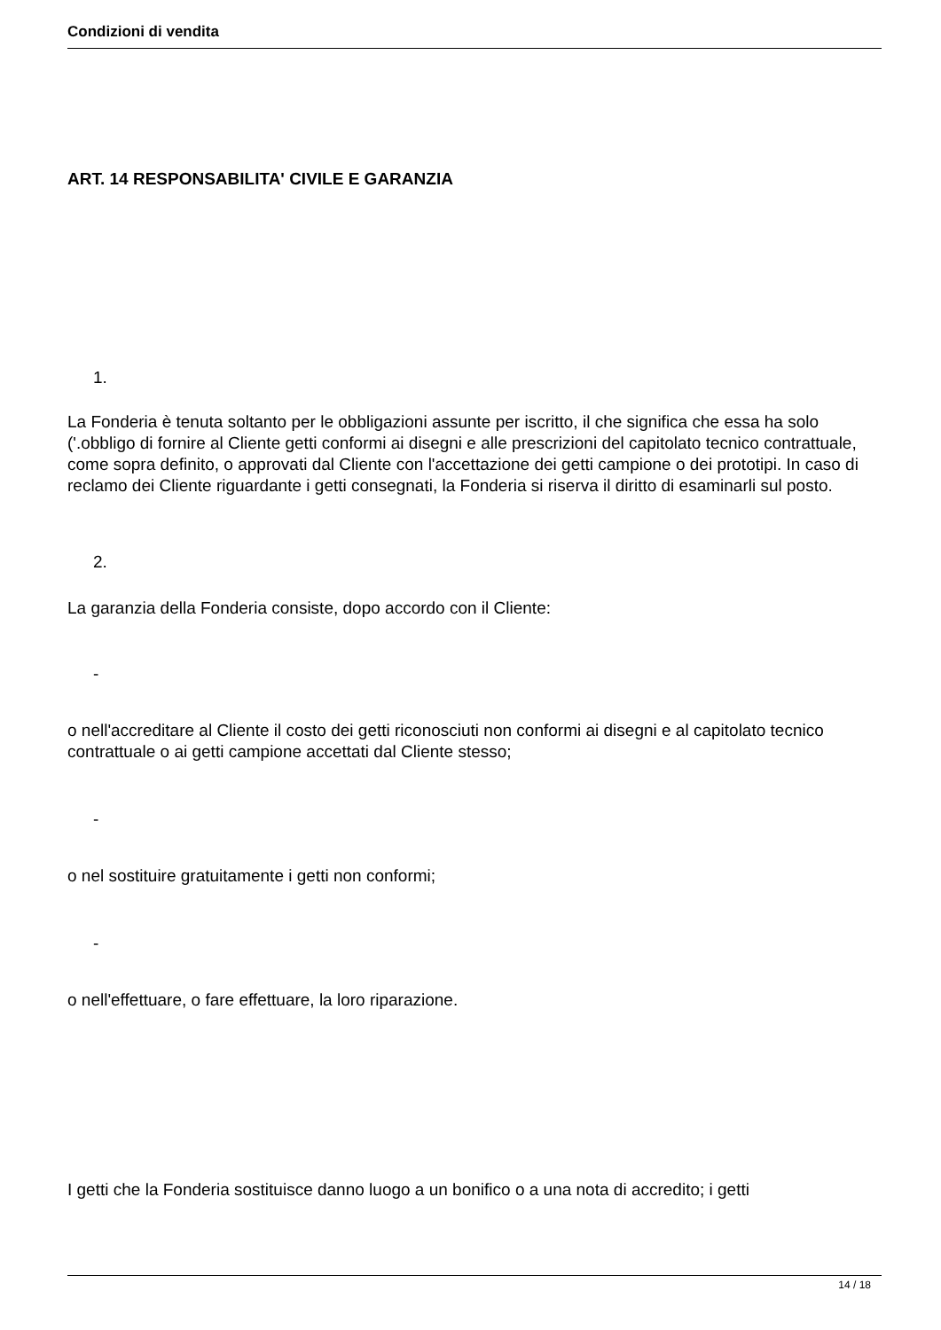Condizioni di vendita
ART. 14 RESPONSABILITA' CIVILE E GARANZIA
1.
La Fonderia è tenuta soltanto per le obbligazioni assunte per iscritto, il che significa che essa ha solo ('.obbligo di fornire al Cliente getti conformi ai disegni e alle prescrizioni del capitolato tecnico contrattuale, come sopra definito, o approvati dal Cliente con l'accettazione dei getti campione o dei prototipi. In caso di reclamo dei Cliente riguardante i getti consegnati, la Fonderia si riserva il diritto di esaminarli sul posto.
2.
La garanzia della Fonderia consiste, dopo accordo con il Cliente:
-
o nell'accreditare al Cliente il costo dei getti riconosciuti non conformi ai disegni e al capitolato tecnico contrattuale o ai getti campione accettati dal Cliente stesso;
-
o nel sostituire gratuitamente i getti non conformi;
-
o nell'effettuare, o fare effettuare, la loro riparazione.
I getti che la Fonderia sostituisce danno luogo a un bonifico o a una nota di accredito; i getti
14 / 18